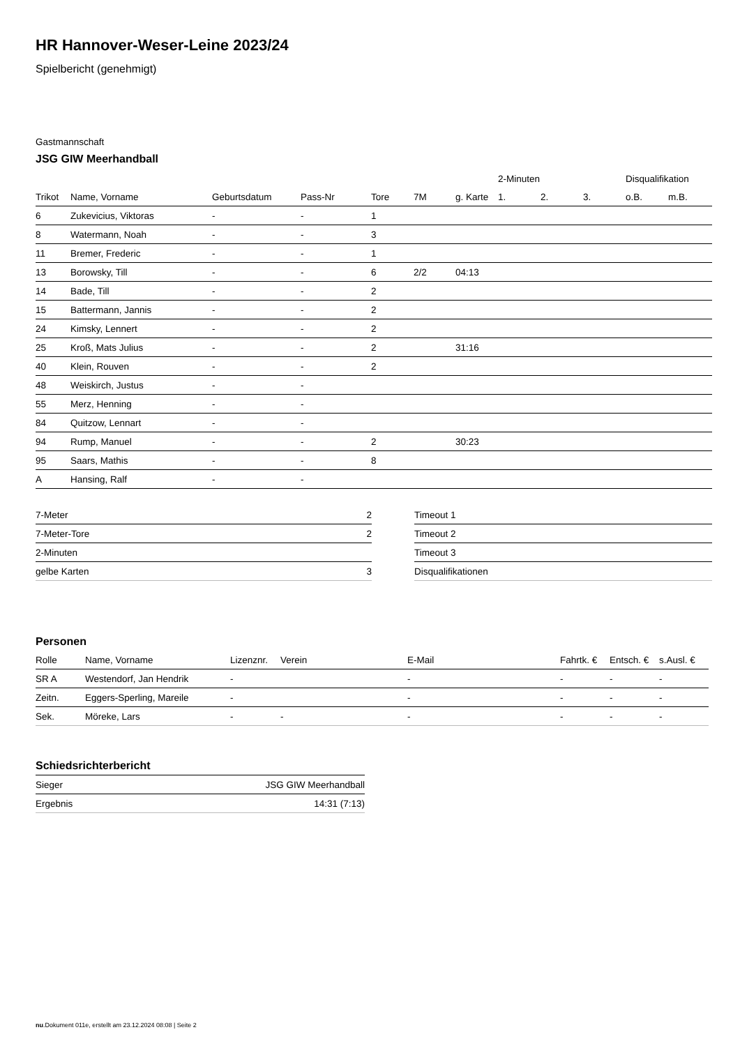HR Hannover-Weser-Leine 2023/24
Spielbericht (genehmigt)
Gastmannschaft
JSG GIW Meerhandball
| | | | | | | | 2-Minuten | | | Disqualifikation | |
| --- | --- | --- | --- | --- | --- | --- | --- | --- | --- | --- | --- |
| Trikot | Name, Vorname | Geburtsdatum | Pass-Nr | Tore | 7M | g. Karte | 1. | 2. | 3. | o.B. | m.B. |
| 6 | Zukevicius, Viktoras | - | - | 1 | | | | | | | |
| 8 | Watermann, Noah | - | - | 3 | | | | | | | |
| 11 | Bremer, Frederic | - | - | 1 | | | | | | | |
| 13 | Borowsky, Till | - | - | 6 | 2/2 | 04:13 | | | | | |
| 14 | Bade, Till | - | - | 2 | | | | | | | |
| 15 | Battermann, Jannis | - | - | 2 | | | | | | | |
| 24 | Kimsky, Lennert | - | - | 2 | | | | | | | |
| 25 | Kroß, Mats Julius | - | - | 2 | | 31:16 | | | | | |
| 40 | Klein, Rouven | - | - | 2 | | | | | | | |
| 48 | Weiskirch, Justus | - | - | | | | | | | | |
| 55 | Merz, Henning | - | - | | | | | | | | |
| 84 | Quitzow, Lennart | - | - | | | | | | | | |
| 94 | Rump, Manuel | - | - | 2 | | 30:23 | | | | | |
| 95 | Saars, Mathis | - | - | 8 | | | | | | | |
| A | Hansing, Ralf | - | - | | | | | | | | |
| 7-Meter | 2 |
| 7-Meter-Tore | 2 |
| 2-Minuten | |
| gelbe Karten | 3 |
| Timeout 1 |
| Timeout 2 |
| Timeout 3 |
| Disqualifikationen |
Personen
| Rolle | Name, Vorname | Lizenznr. | Verein | E-Mail | Fahrtk. € | Entsch. € | s.Ausl. € |
| --- | --- | --- | --- | --- | --- | --- | --- |
| SR A | Westendorf, Jan Hendrik | - | | - | - | - | - |
| Zeitn. | Eggers-Sperling, Mareile | - | | - | - | - | - |
| Sek. | Möreke, Lars | - | - | - | - | - | - |
Schiedsrichterbericht
| Sieger | JSG GIW Meerhandball |
| Ergebnis | 14:31 (7:13) |
nu.Dokument 011e, erstellt am 23.12.2024 08:08 | Seite 2